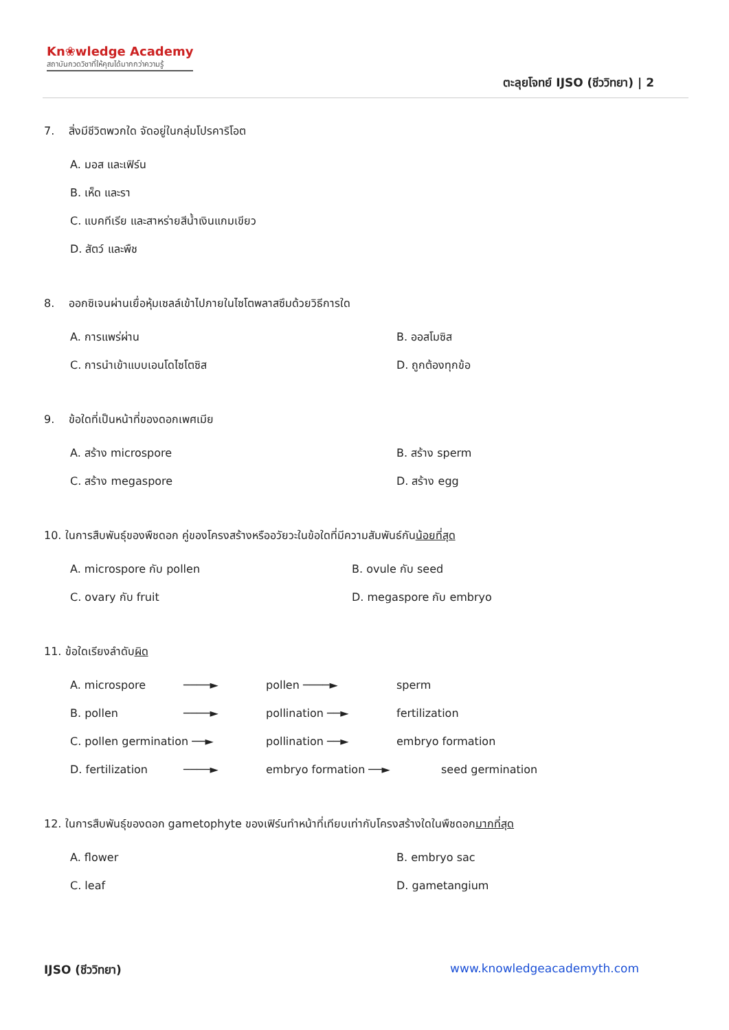Kn❀wledge Academy
สถาบันกวดวิชาที่ให้คุณได้มากกว่าความรู้
ตะลุยโจทย์ IJSO (ชีววิทยา) | 2
7. สิ่งมีชีวิตพวกใด จัดอยู่ในกลุ่มโปรคาริโอต
A. มอส และเฟิร์น
B. เห็ด และรา
C. แบคทีเรีย และสาหร่ายสีน้ำเงินแกมเขียว
D. สัตว์ และพืช
8. ออกซิเจนผ่านเยื่อหุ้มเซลล์เข้าไปภายในไซโตพลาสซึมด้วยวิธีการใด
A. การแพร่ผ่าน B. ออสโมซิส
C. การนำเข้าแบบเอนโดไซโตซิส D. ถูกต้องทุกข้อ
9. ข้อใดที่เป็นหน้าที่ของดอกเพศเมีย
A. สร้าง microspore B. สร้าง sperm
C. สร้าง megaspore D. สร้าง egg
10. ในการสืบพันธุ์ของพืชดอก คู่ของโครงสร้างหรืออวัยวะในข้อใดที่มีความสัมพันธ์กันน้อยที่สุด
A. microspore กับ pollen B. ovule กับ seed
C. ovary กับ fruit D. megaspore กับ embryo
11. ข้อใดเรียงลำดับผิด
A. microspore ────► pollen ────► sperm
B. pollen ────► pollination ──► fertilization
C. pollen germination ──► pollination ──► embryo formation
D. fertilization ────► embryo formation ──► seed germination
12. ในการสืบพันธุ์ของดอก gametophyte ของเฟิร์นทำหน้าที่เทียบเท่ากับโครงสร้างใดในพืชดอกมากที่สุด
A. flower B. embryo sac
C. leaf D. gametangium
IJSO (ชีววิทยา) www.knowledgeacademyth.com